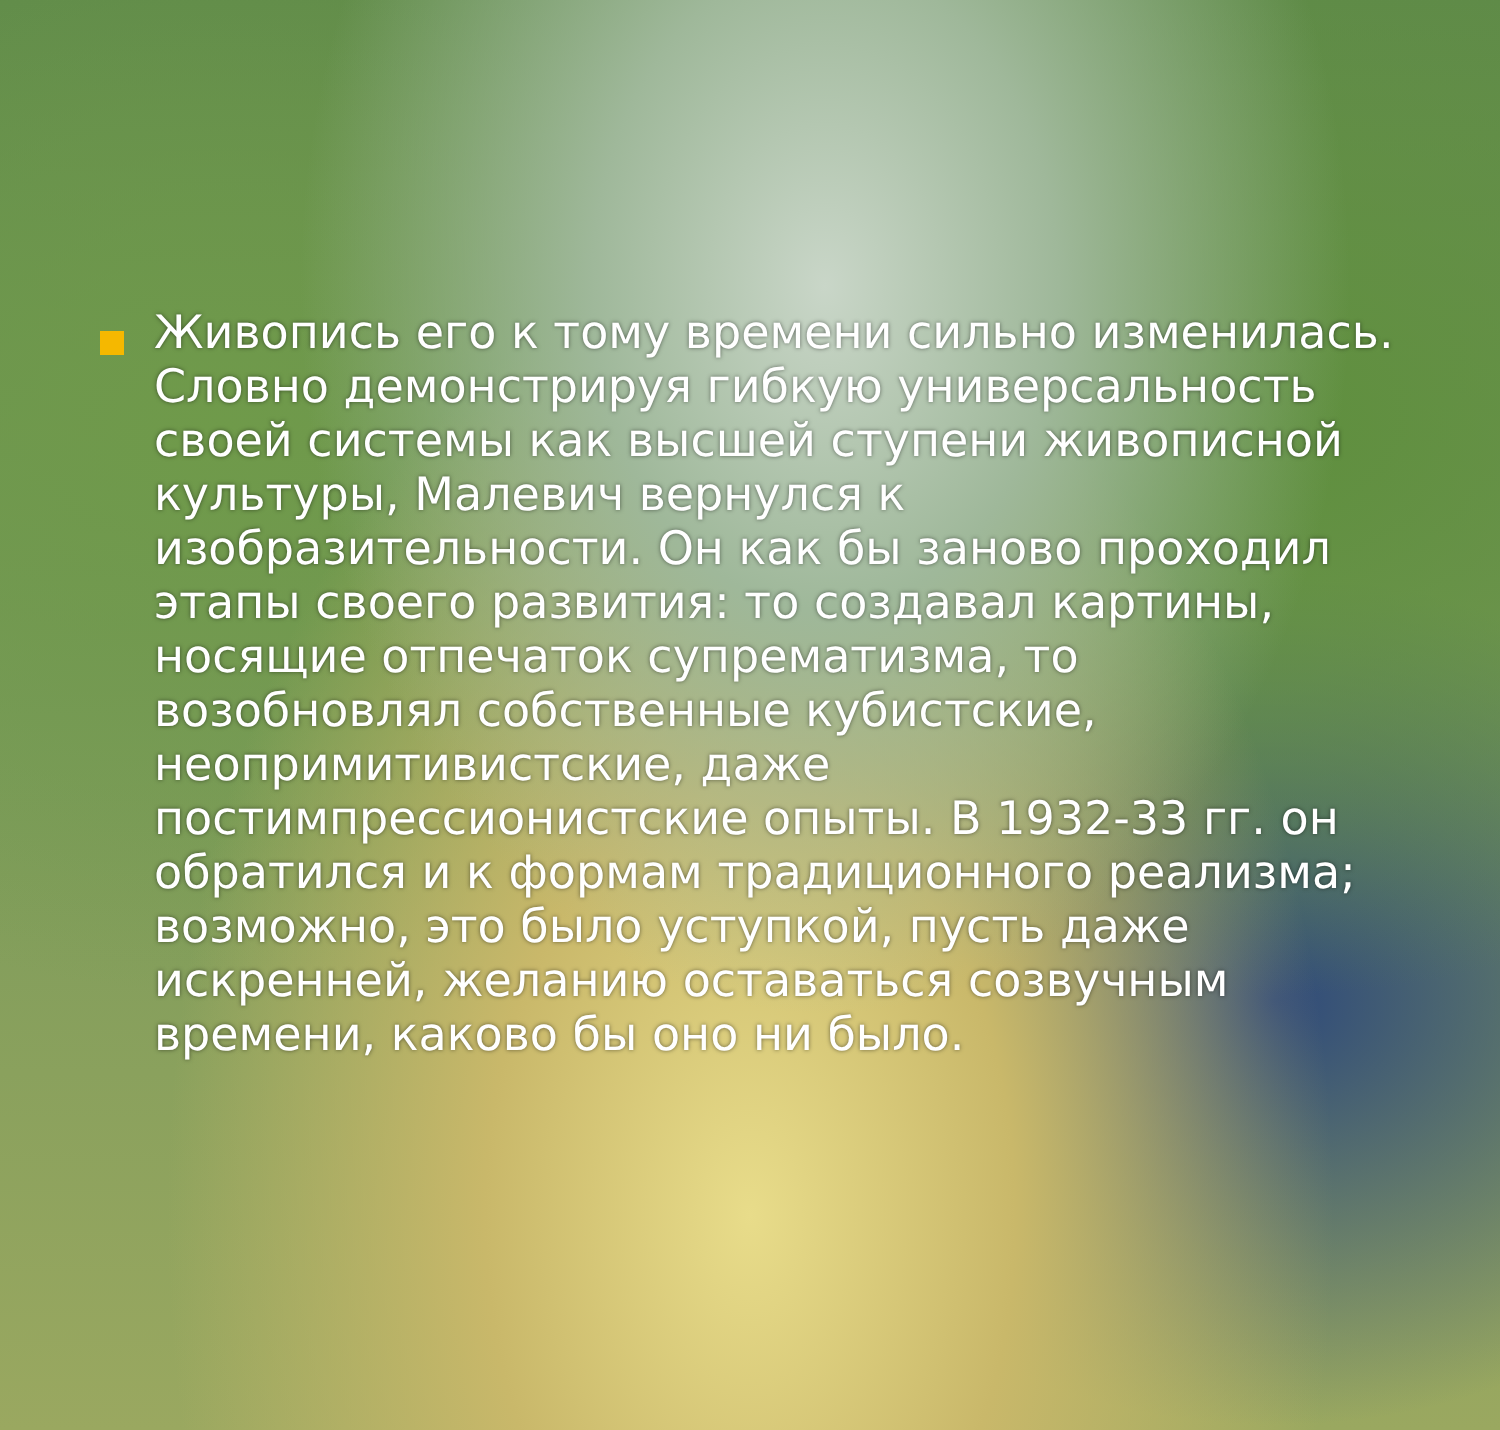Живопись его к тому времени сильно изменилась. Словно демонстрируя гибкую универсальность своей системы как высшей ступени живописной культуры, Малевич вернулся к изобразительности. Он как бы заново проходил этапы своего развития: то создавал картины, носящие отпечаток супрематизма, то возобновлял собственные кубистские, неопримитивистские, даже постимпрессионистские опыты. В 1932-33 гг. он обратился и к формам традиционного реализма; возможно, это было уступкой, пусть даже искренней, желанию оставаться созвучным времени, каково бы оно ни было.